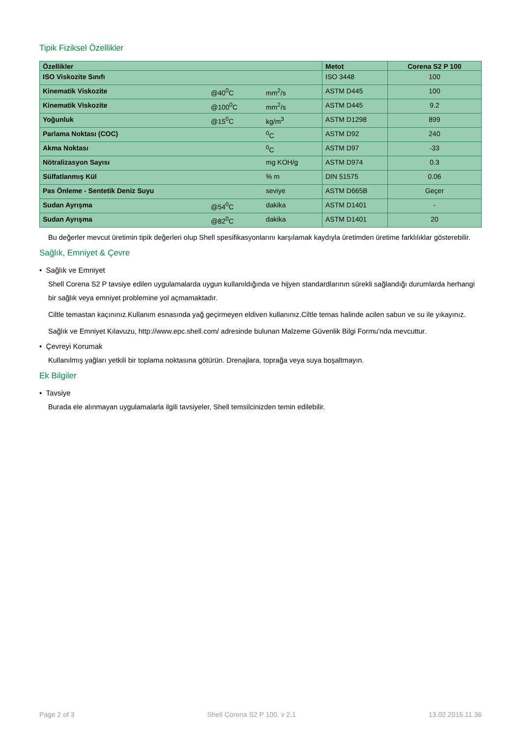Tipik Fiziksel Özellikler
| Özellikler | | | Metot | Corena S2 P 100 |
| --- | --- | --- | --- | --- |
| ISO Viskozite Sınıfı | | | ISO 3448 | 100 |
| Kinematik Viskozite | @40<sup>0</sup>C | mm<sup>2</sup>/s | ASTM D445 | 100 |
| Kinematik Viskozite | @100<sup>0</sup>C | mm<sup>2</sup>/s | ASTM D445 | 9.2 |
| Yoğunluk | @15<sup>0</sup>C | kg/m<sup>3</sup> | ASTM D1298 | 899 |
| Parlama Noktası (COC) | | <sup>0</sup> C | ASTM D92 | 240 |
| Akma Noktası | | <sup>0</sup> C | ASTM D97 | -33 |
| Nötralizasyon Sayısı | | mg KOH/g | ASTM D974 | 0.3 |
| Sülfatlanmış Kül | | % m | DIN 51575 | 0.06 |
| Pas Önleme - Sentetik Deniz Suyu | | seviye | ASTM D665B | Geçer |
| Sudan Ayrışma | @54<sup>0</sup>C | dakika | ASTM D1401 | - |
| Sudan Ayrışma | @82<sup>0</sup>C | dakika | ASTM D1401 | 20 |
Bu değerler mevcut üretimin tipik değerleri olup Shell spesifikasyonlarını karşılamak kaydıyla üretimden üretime farklılıklar gösterebilir.
Sağlık, Emniyet & Çevre
• Sağlık ve Emniyet
Shell Corena S2 P tavsiye edilen uygulamalarda uygun kullanıldığında ve hijyen standardlarının sürekli sağlandığı durumlarda herhangi bir sağlık veya emniyet problemine yol açmamaktadır.
Ciltle temastan kaçınınız.Kullanım esnasında yağ geçirmeyen eldiven kullanınız.Ciltle temas halinde acilen sabun ve su ile yıkayınız.
Sağlık ve Emniyet Kılavuzu, http://www.epc.shell.com/ adresinde bulunan Malzeme Güvenlik Bilgi Formu’nda mevcuttur.
• Çevreyi Korumak
Kullanılmış yağları yetkili bir toplama noktasına götürün. Drenajlara, toprağa veya suya boşaltmayın.
Ek Bilgiler
• Tavsiye
Burada ele alınmayan uygulamalarla ilgili tavsiyeler, Shell temsilcinizden temin edilebilir.
Page 2 of 3 Shell Corena S2 P 100, v 2.1 13.02.2015.11.36